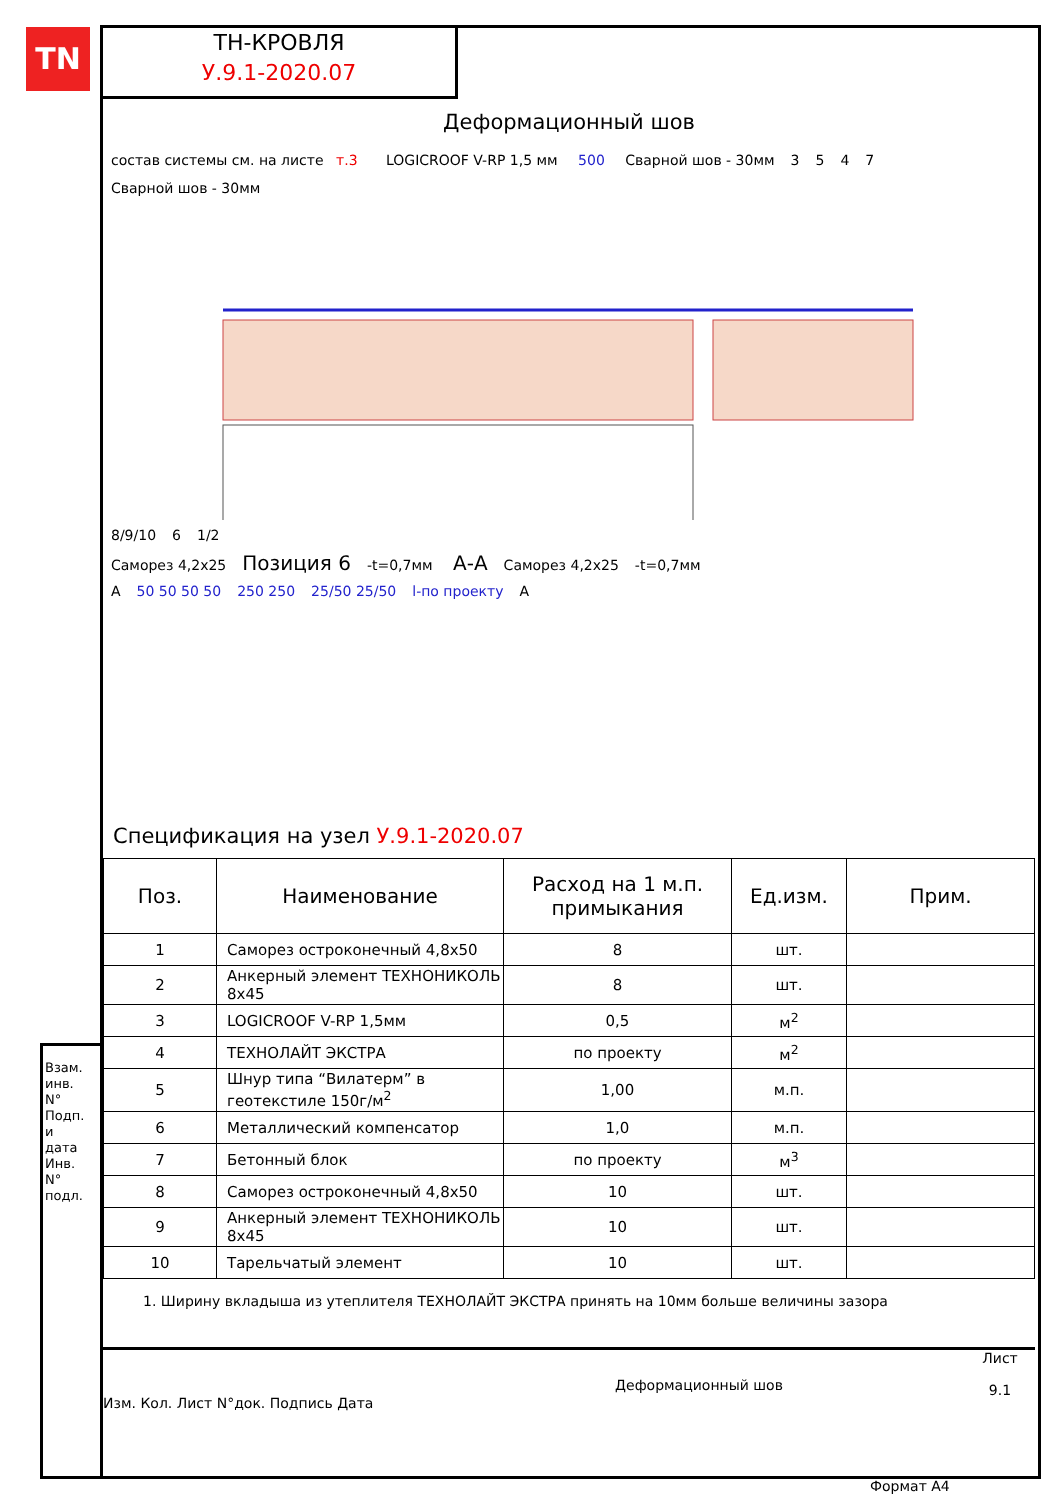TN
ТН-КРОВЛЯ
У.9.1-2020.07
Деформационный шов
состав системы см. на листе т.3 LOGICROOF V-RP 1,5 мм 500 Сварной шов - 30мм 3547 Сварной шов - 30мм 8/9/10 6 1/2
Саморез 4,2х25 Позиция 6 -t=0,7мм А-А Саморез 4,2х25 -t=0,7мм
А 50 50 50 50 250 250 25/50 25/50 l-по проекту А
Спецификация на узел У.9.1-2020.07
| Поз. | Наименование | Расход на 1 м.п. примыкания | Ед.изм. | Прим. |
| --- | --- | --- | --- | --- |
| 1 | Саморез остроконечный 4,8х50 | 8 | шт. | |
| 2 | Анкерный элемент ТЕХНОНИКОЛЬ 8х45 | 8 | шт. | |
| 3 | LOGICROOF V-RP 1,5мм | 0,5 | м<sup>2</sup> | |
| 4 | ТЕХНОЛАЙТ ЭКСТРА | по проекту | м<sup>2</sup> | |
| 5 | Шнур типа “Вилатерм” в геотекстиле 150г/м<sup>2</sup> | 1,00 | м.п. | |
| 6 | Металлический компенсатор | 1,0 | м.п. | |
| 7 | Бетонный блок | по проекту | м<sup>3</sup> | |
| 8 | Саморез остроконечный 4,8х50 | 10 | шт. | |
| 9 | Анкерный элемент ТЕХНОНИКОЛЬ 8х45 | 10 | шт. | |
| 10 | Тарельчатый элемент | 10 | шт. | |
1. Ширину вкладыша из утеплителя ТЕХНОЛАЙТ ЭКСТРА принять на 10мм больше величины зазора
Изм. Кол. Лист N°док. Подпись Дата
Деформационный шов
Лист
9.1
Взам. инв. N° Подп. и дата Инв. N° подл.
Формат А4